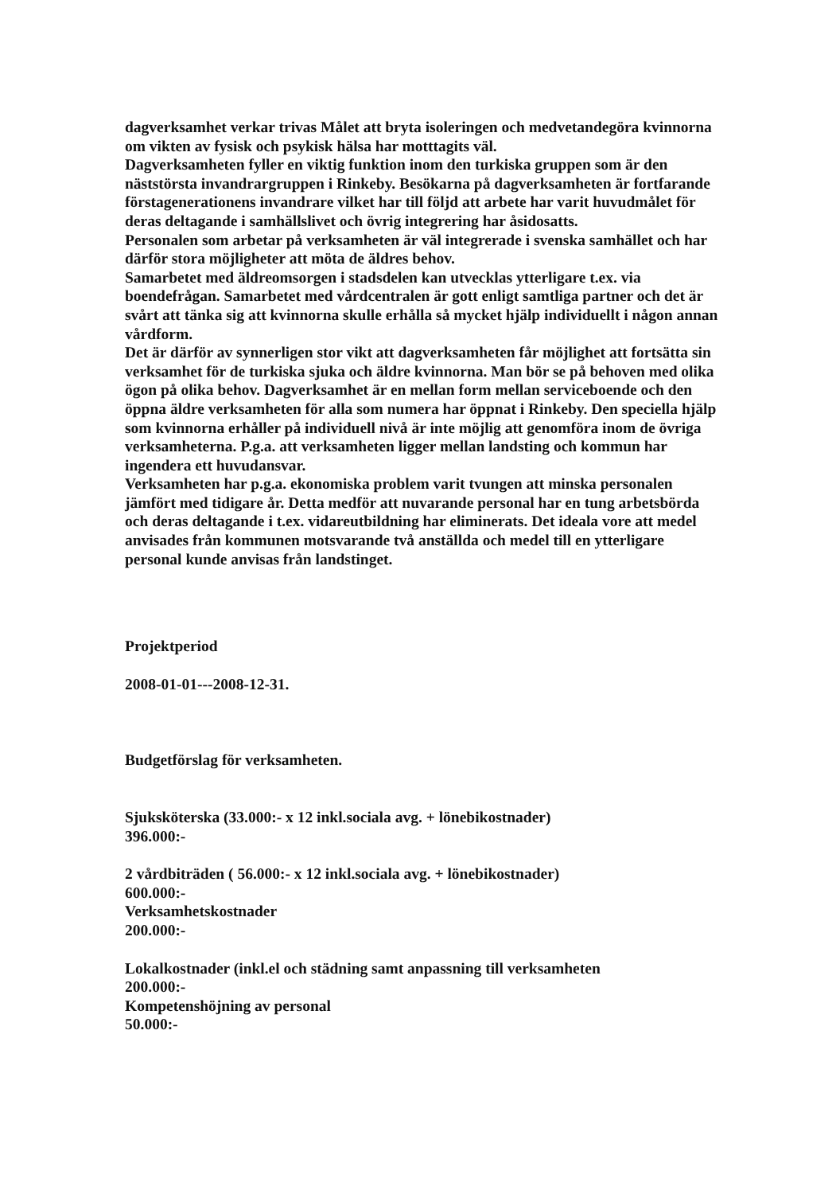dagverksamhet verkar trivas Målet att bryta isoleringen och medvetandegöra kvinnorna om vikten av fysisk och psykisk hälsa har motttagits väl.
Dagverksamheten fyller en viktig funktion inom den turkiska gruppen som är den näststörsta invandrargruppen i Rinkeby. Besökarna på dagverksamheten är fortfarande förstagenerationens invandrare vilket har till följd att arbete har varit huvudmålet för deras deltagande i samhällslivet och övrig integrering har åsidosatts.
Personalen som arbetar på verksamheten är väl integrerade i svenska samhället och har därför stora möjligheter att möta de äldres behov.
Samarbetet med äldreomsorgen i stadsdelen kan utvecklas ytterligare t.ex. via boendefrågan. Samarbetet med vårdcentralen är gott enligt samtliga partner och det är svårt att tänka sig att kvinnorna skulle erhålla så mycket hjälp individuellt i någon annan vårdform.
Det är därför av synnerligen stor vikt att dagverksamheten får möjlighet att fortsätta sin verksamhet för de turkiska sjuka och äldre kvinnorna. Man bör se på behoven med olika ögon på olika behov. Dagverksamhet är en mellan form mellan serviceboende och den öppna äldre verksamheten för alla som numera har öppnat i Rinkeby. Den speciella hjälp som kvinnorna erhåller på individuell nivå är inte möjlig att genomföra inom de övriga verksamheterna. P.g.a. att verksamheten ligger mellan landsting och kommun har ingendera ett huvudansvar.
Verksamheten har p.g.a. ekonomiska problem varit tvungen att minska personalen jämfört med tidigare år. Detta medför att nuvarande personal har en tung arbetsbörda och deras deltagande i t.ex. vidareutbildning har eliminerats. Det ideala vore att medel anvisades från kommunen motsvarande två anställda och medel till en ytterligare personal kunde anvisas från landstinget.
Projektperiod
2008-01-01---2008-12-31.
Budgetförslag för verksamheten.
Sjuksköterska (33.000:- x 12 inkl.sociala avg. + lönebikostnader)
396.000:-
2 vårdbiträden ( 56.000:- x 12 inkl.sociala avg. + lönebikostnader)
600.000:-
Verksamhetskostnader
200.000:-
Lokalkostnader (inkl.el och städning samt anpassning till verksamheten
200.000:-
Kompetenshöjning av personal
50.000:-